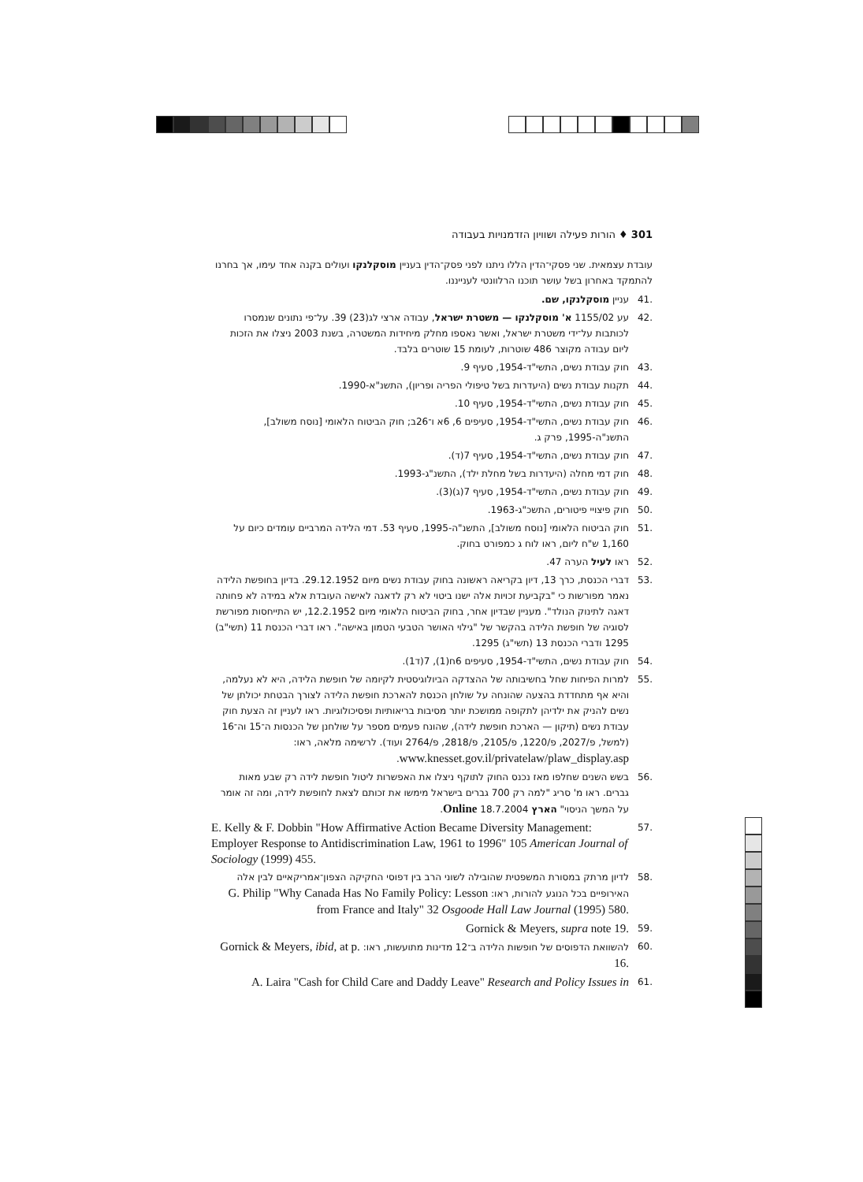301 ♦ הורות פעילה ושוויון הזדמנויות בעבודה
עובדת עצמאית. שני פסקי־הדין הללו ניתנו לפני פסק־הדין בעניין מוסקלנקו ועולים בקנה אחד עימו, אך בחרנו להתמקד באחרון בשל עושר תוכנו הרלוונטי לענייננו.
.41 עניין מוסקלנקו, שם.
.42 עע 1155/02 א' מוסקלנקו — משטרת ישראל, עבודה ארצי לג(23) 39. על־פי נתונים שנמסרו לכותבות על־ידי משטרת ישראל, ואשר נאספו מחלק מיחידות המשטרה, בשנת 2003 ניצלו את הזכות ליום עבודה מקוצר 486 שוטרות, לעומת 15 שוטרים בלבד.
.43 חוק עבודת נשים, התשי"ד-1954, סעיף 9.
.44 תקנות עבודת נשים (היעדרות בשל טיפולי הפריה ופריון), התשנ"א-1990.
.45 חוק עבודת נשים, התשי"ד-1954, סעיף 10.
.46 חוק עבודת נשים, התשי"ד-1954, סעיפים 6, 6א ו־26ב; חוק הביטוח הלאומי [נוסח משולב], התשנ"ה-1995, פרק ג.
.47 חוק עבודת נשים, התשי"ד-1954, סעיף 7(ד).
.48 חוק דמי מחלה (היעדרות בשל מחלת ילד), התשנ"ג-1993.
.49 חוק עבודת נשים, התשי"ד-1954, סעיף 7(ג)(3).
.50 חוק פיצויי פיטורים, התשכ"ג-1963.
.51 חוק הביטוח הלאומי [נוסח משולב], התשנ"ה-1995, סעיף 53. דמי הלידה המרביים עומדים כיום על 1,160 ש"ח ליום, ראו לוח ג כמפורט בחוק.
.52 ראו לעיל הערה 47.
.53 דברי הכנסת, כרך 13, דיון בקריאה ראשונה בחוק עבודת נשים מיום 29.12.1952. בדיון בחופשת הלידה נאמר מפורשות כי "בקביעת זכויות אלה ישנו ביטוי לא רק לדאגה לאישה העובדת אלא במידה לא פחותה דאגה לתינוק הנולד". מעניין שבדיון אחר, בחוק הביטוח הלאומי מיום 12.2.1952, יש התייחסות מפורשת לסוגיה של חופשת הלידה בהקשר של "גילוי האושר הטבעי הטמון באישה". ראו דברי הכנסת 11 (תשי"ב) 1295 ודברי הכנסת 13 (תשי"ג) 1295.
.54 חוק עבודת נשים, התשי"ד-1954, סעיפים 6ח(1), 7(ד1).
.55 למרות הפיחות שחל בחשיבותה של ההצדקה הביולוגיסטית לקיומה של חופשת הלידה, היא לא נעלמה, והיא אף מתחדדת בהצעה שהונחה על שולחן הכנסת להארכת חופשת הלידה לצורך הבטחת יכולתן של נשים להניק את ילדיהן לתקופה ממושכת יותר מסיבות בריאותיות ופסיכולוגיות. ראו לעניין זה הצעת חוק עבודת נשים (תיקון — הארכת חופשת לידה), שהונח פעמים מספר על שולחנן של הכנסות ה־15 וה־16 (למשל, פ/2027, פ/1220, פ/2105, פ/2818, פ/2764 ועוד). לרשימה מלאה, ראו: www.knesset.gov.il/privatelaw/plaw_display.asp.
.56 בשש השנים שחלפו מאז נכנס החוק לתוקף ניצלו את האפשרות ליטול חופשת לידה רק שבע מאות גברים. ראו מ' סריג "למה רק 700 גברים בישראל מימשו את זכותם לצאת לחופשת לידה, ומה זה אומר על המשך הניסוי" הארץ Online 18.7.2004.
.57 E. Kelly & F. Dobbin "How Affirmative Action Became Diversity Management: Employer Response to Antidiscrimination Law, 1961 to 1996" 105 American Journal of Sociology (1999) 455.
.58 לדיון מרתק במסורת המשפטית שהובילה לשוני הרב בין דפוסי החקיקה הצפון־אמריקאיים לבין אלה האירופיים בכל הנוגע להורות, ראו: G. Philip "Why Canada Has No Family Policy: Lesson from France and Italy" 32 Osgoode Hall Law Journal (1995) 580.
.59 Gornick & Meyers, supra note 19.
.60 להשוואת הדפוסים של חופשות הלידה ב־12 מדינות מתועשות, ראו: Gornick & Meyers, ibid, at p. 16.
.61 A. Laira "Cash for Child Care and Daddy Leave" Research and Policy Issues in